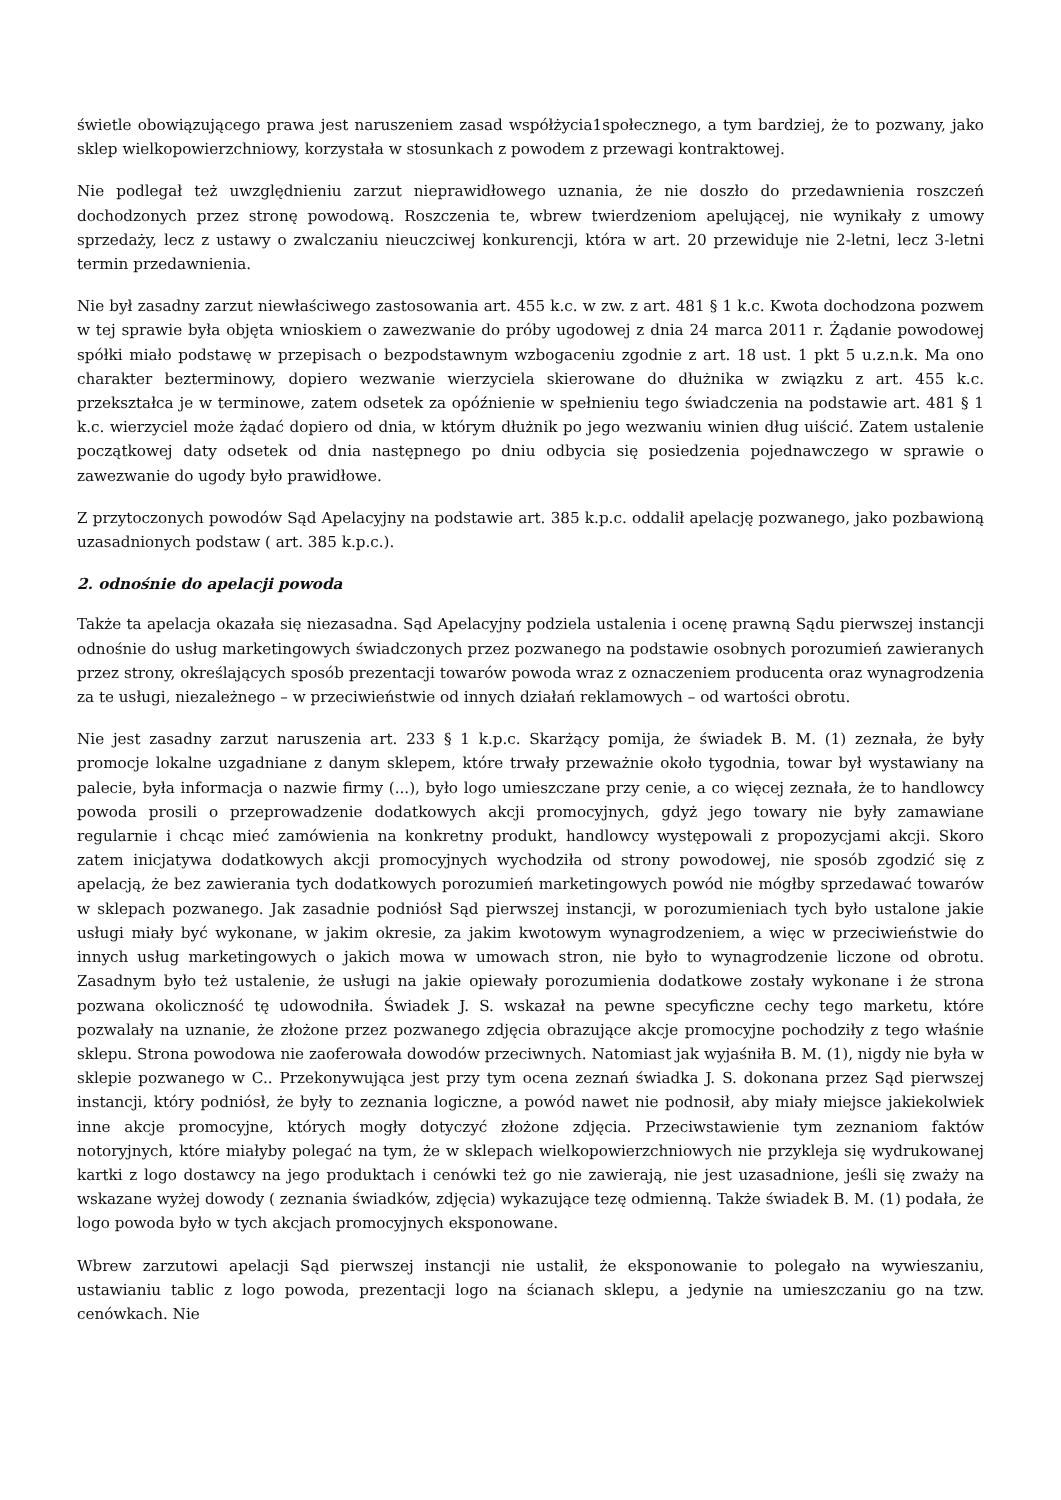świetle obowiązującego prawa jest naruszeniem zasad współżycia1społecznego, a tym bardziej, że to pozwany, jako sklep wielkopowierzchniowy, korzystała w stosunkach z powodem z przewagi kontraktowej.
Nie podlegał też uwzględnieniu zarzut nieprawidłowego uznania, że nie doszło do przedawnienia roszczeń dochodzonych przez stronę powodową. Roszczenia te, wbrew twierdzeniom apelującej, nie wynikały z umowy sprzedaży, lecz z ustawy o zwalczaniu nieuczciwej konkurencji, która w art. 20 przewiduje nie 2-letni, lecz 3-letni termin przedawnienia.
Nie był zasadny zarzut niewłaściwego zastosowania art. 455 k.c. w zw. z art. 481 § 1 k.c. Kwota dochodzona pozwem w tej sprawie była objęta wnioskiem o zawezwanie do próby ugodowej z dnia 24 marca 2011 r. Żądanie powodowej spółki miało podstawę w przepisach o bezpodstawnym wzbogaceniu zgodnie z art. 18 ust. 1 pkt 5 u.z.n.k. Ma ono charakter bezterminowy, dopiero wezwanie wierzyciela skierowane do dłużnika w związku z art. 455 k.c. przekształca je w terminowe, zatem odsetek za opóźnienie w spełnieniu tego świadczenia na podstawie art. 481 § 1 k.c. wierzyciel może żądać dopiero od dnia, w którym dłużnik po jego wezwaniu winien dług uiścić. Zatem ustalenie początkowej daty odsetek od dnia następnego po dniu odbycia się posiedzenia pojednawczego w sprawie o zawezwanie do ugody było prawidłowe.
Z przytoczonych powodów Sąd Apelacyjny na podstawie art. 385 k.p.c. oddalił apelację pozwanego, jako pozbawioną uzasadnionych podstaw ( art. 385 k.p.c.).
2. odnośnie do apelacji powoda
Także ta apelacja okazała się niezasadna. Sąd Apelacyjny podziela ustalenia i ocenę prawną Sądu pierwszej instancji odnośnie do usług marketingowych świadczonych przez pozwanego na podstawie osobnych porozumień zawieranych przez strony, określających sposób prezentacji towarów powoda wraz z oznaczeniem producenta oraz wynagrodzenia za te usługi, niezależnego – w przeciwieństwie od innych działań reklamowych – od wartości obrotu.
Nie jest zasadny zarzut naruszenia art. 233 § 1 k.p.c. Skarżący pomija, że świadek B. M. (1) zeznała, że były promocje lokalne uzgadniane z danym sklepem, które trwały przeważnie około tygodnia, towar był wystawiany na palecie, była informacja o nazwie firmy (...), było logo umieszczane przy cenie, a co więcej zeznała, że to handlowcy powoda prosili o przeprowadzenie dodatkowych akcji promocyjnych, gdyż jego towary nie były zamawiane regularnie i chcąc mieć zamówienia na konkretny produkt, handlowcy występowali z propozycjami akcji. Skoro zatem inicjatywa dodatkowych akcji promocyjnych wychodziła od strony powodowej, nie sposób zgodzić się z apelacją, że bez zawierania tych dodatkowych porozumień marketingowych powód nie mógłby sprzedawać towarów w sklepach pozwanego. Jak zasadnie podniósł Sąd pierwszej instancji, w porozumieniach tych było ustalone jakie usługi miały być wykonane, w jakim okresie, za jakim kwotowym wynagrodzeniem, a więc w przeciwieństwie do innych usług marketingowych o jakich mowa w umowach stron, nie było to wynagrodzenie liczone od obrotu. Zasadnym było też ustalenie, że usługi na jakie opiewały porozumienia dodatkowe zostały wykonane i że strona pozwana okoliczność tę udowodniła. Świadek J. S. wskazał na pewne specyficzne cechy tego marketu, które pozwalały na uznanie, że złożone przez pozwanego zdjęcia obrazujące akcje promocyjne pochodziły z tego właśnie sklepu. Strona powodowa nie zaoferowała dowodów przeciwnych. Natomiast jak wyjaśniła B. M. (1), nigdy nie była w sklepie pozwanego w C.. Przekonywująca jest przy tym ocena zeznań świadka J. S. dokonana przez Sąd pierwszej instancji, który podniósł, że były to zeznania logiczne, a powód nawet nie podnosił, aby miały miejsce jakiekolwiek inne akcje promocyjne, których mogły dotyczyć złożone zdjęcia. Przeciwstawienie tym zeznaniom faktów notoryjnych, które miałyby polegać na tym, że w sklepach wielkopowierzchniowych nie przykleja się wydrukowanej kartki z logo dostawcy na jego produktach i cenówki też go nie zawierają, nie jest uzasadnione, jeśli się zważy na wskazane wyżej dowody ( zeznania świadków, zdjęcia) wykazujące tezę odmienną. Także świadek B. M. (1) podała, że logo powoda było w tych akcjach promocyjnych eksponowane.
Wbrew zarzutowi apelacji Sąd pierwszej instancji nie ustalił, że eksponowanie to polegało na wywieszaniu, ustawianiu tablic z logo powoda, prezentacji logo na ścianach sklepu, a jedynie na umieszczaniu go na tzw. cenówkach. Nie